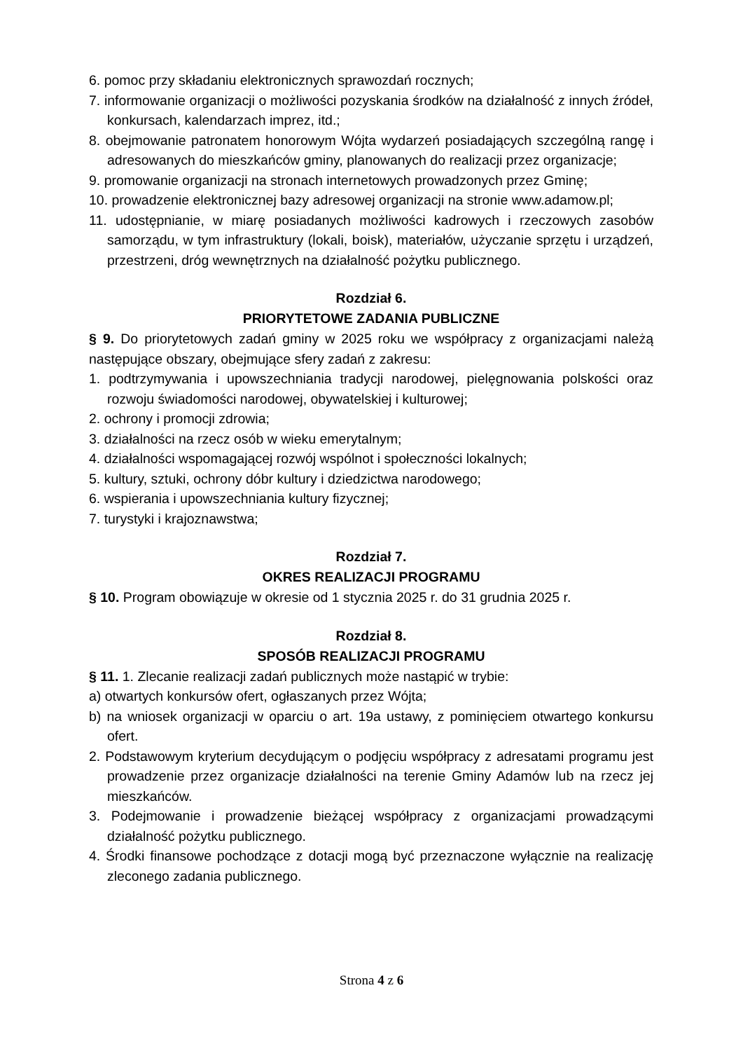6. pomoc przy składaniu elektronicznych sprawozdań rocznych;
7. informowanie organizacji o możliwości pozyskania środków na działalność z innych źródeł, konkursach, kalendarzach imprez, itd.;
8. obejmowanie patronatem honorowym Wójta wydarzeń posiadających szczególną rangę i adresowanych do mieszkańców gminy, planowanych do realizacji przez organizacje;
9. promowanie organizacji na stronach internetowych prowadzonych przez Gminę;
10. prowadzenie elektronicznej bazy adresowej organizacji na stronie www.adamow.pl;
11. udostępnianie, w miarę posiadanych możliwości kadrowych i rzeczowych zasobów samorządu, w tym infrastruktury (lokali, boisk), materiałów, użyczanie sprzętu i urządzeń, przestrzeni, dróg wewnętrznych na działalność pożytku publicznego.
Rozdział 6.
PRIORYTETOWE ZADANIA PUBLICZNE
§ 9. Do priorytetowych zadań gminy w 2025 roku we współpracy z organizacjami należą następujące obszary, obejmujące sfery zadań z zakresu:
1. podtrzymywania i upowszechniania tradycji narodowej, pielęgnowania polskości oraz rozwoju świadomości narodowej, obywatelskiej i kulturowej;
2. ochrony i promocji zdrowia;
3. działalności na rzecz osób w wieku emerytalnym;
4. działalności wspomagającej rozwój wspólnot i społeczności lokalnych;
5. kultury, sztuki, ochrony dóbr kultury i dziedzictwa narodowego;
6. wspierania i upowszechniania kultury fizycznej;
7. turystyki i krajoznawstwa;
Rozdział 7.
OKRES REALIZACJI PROGRAMU
§ 10. Program obowiązuje w okresie od 1 stycznia 2025 r. do 31 grudnia 2025 r.
Rozdział 8.
SPOSÓB REALIZACJI PROGRAMU
§ 11. 1. Zlecanie realizacji zadań publicznych może nastąpić w trybie:
a) otwartych konkursów ofert, ogłaszanych przez Wójta;
b) na wniosek organizacji w oparciu o art. 19a ustawy, z pominięciem otwartego konkursu ofert.
2. Podstawowym kryterium decydującym o podjęciu współpracy z adresatami programu jest prowadzenie przez organizacje działalności na terenie Gminy Adamów lub na rzecz jej mieszkańców.
3. Podejmowanie i prowadzenie bieżącej współpracy z organizacjami prowadzącymi działalność pożytku publicznego.
4. Środki finansowe pochodzące z dotacji mogą być przeznaczone wyłącznie na realizację zleconego zadania publicznego.
Strona 4 z 6